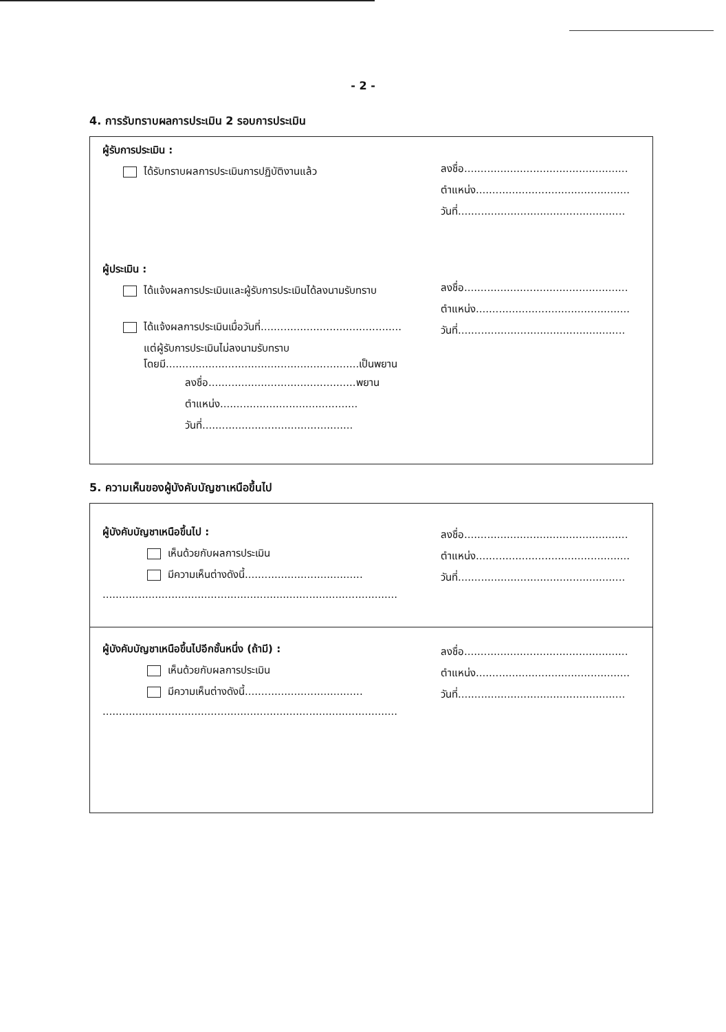- 2 -
4. การรับทราบผลการประเมิน 2 รอบการประเมิน
ผู้รับการประเมิน :
ได้รับทราบผลการประเมินการปฏิบัติงานแล้ว
ลงชื่อ..................................................
ตำแหน่ง...............................................
วันที่...................................................
ผู้ประเมิน :
ได้แจ้งผลการประเมินและผู้รับการประเมินได้ลงนามรับทราบ
ได้แจ้งผลการประเมินเมื่อวันที่...........................................
แต่ผู้รับการประเมินไม่ลงนามรับทราบ
โดยมี...........................................................เป็นพยาน
ลงชื่อ.............................................พยาน
ตำแหน่ง..........................................
วันที่..............................................
ลงชื่อ..................................................
ตำแหน่ง...............................................
วันที่...................................................
5. ความเห็นของผู้บังคับบัญชาเหนือขึ้นไป
ผู้บังคับบัญชาเหนือขึ้นไป :
เห็นด้วยกับผลการประเมิน
มีความเห็นต่างดังนี้....................................
..........................................................................................
ลงชื่อ..................................................
ตำแหน่ง...............................................
วันที่...................................................
ผู้บังคับบัญชาเหนือขึ้นไปอีกชั้นหนึ่ง (ถ้ามี) :
เห็นด้วยกับผลการประเมิน
มีความเห็นต่างดังนี้....................................
..........................................................................................
ลงชื่อ..................................................
ตำแหน่ง...............................................
วันที่...................................................